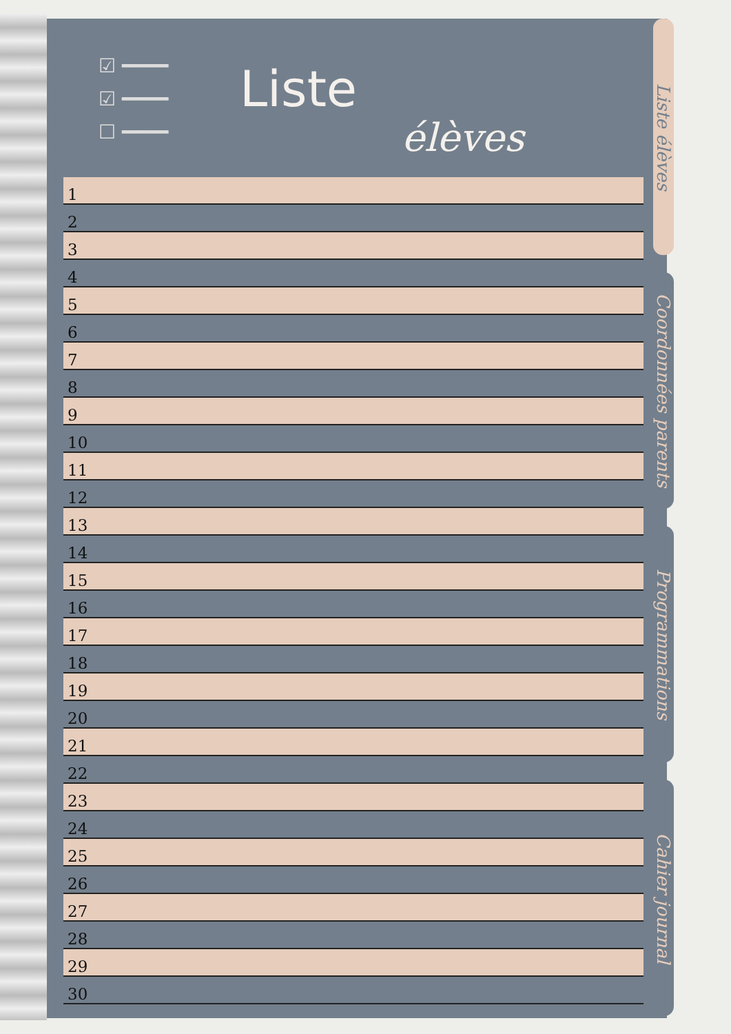☑ ━━━━
☑ ━━━━
☐ ━━━━
Liste
élèves
| 1 |
| 2 |
| 3 |
| 4 |
| 5 |
| 6 |
| 7 |
| 8 |
| 9 |
| 10 |
| 11 |
| 12 |
| 13 |
| 14 |
| 15 |
| 16 |
| 17 |
| 18 |
| 19 |
| 20 |
| 21 |
| 22 |
| 23 |
| 24 |
| 25 |
| 26 |
| 27 |
| 28 |
| 29 |
| 30 |
Liste élèves
Coordonnées parents
Programmations
Cahier journal